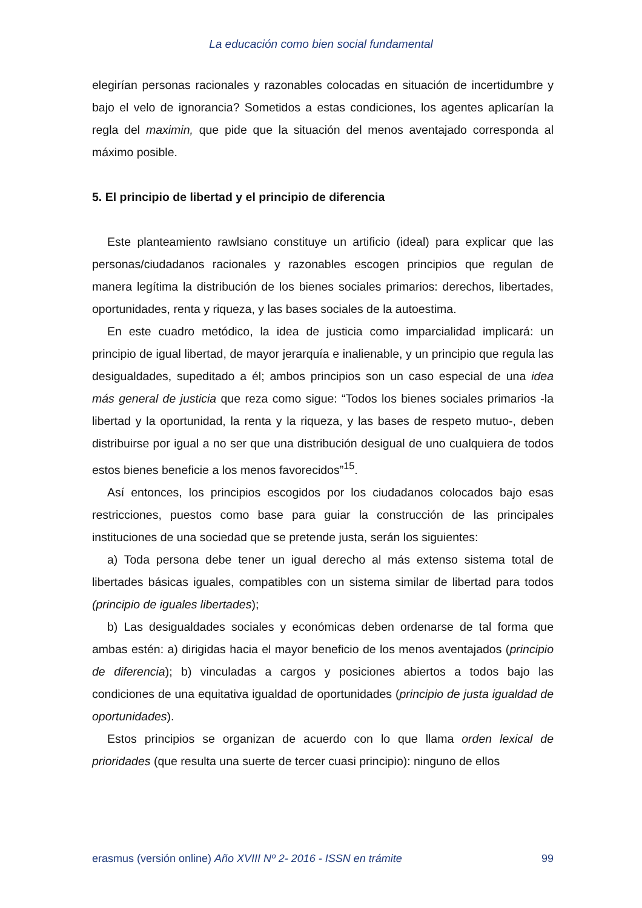La educación como bien social fundamental
elegirían personas racionales y razonables colocadas en situación de incertidumbre y bajo el velo de ignorancia? Sometidos a estas condiciones, los agentes aplicarían la regla del maximin, que pide que la situación del menos aventajado corresponda al máximo posible.
5. El principio de libertad y el principio de diferencia
Este planteamiento rawlsiano constituye un artificio (ideal) para explicar que las personas/ciudadanos racionales y razonables escogen principios que regulan de manera legítima la distribución de los bienes sociales primarios: derechos, libertades, oportunidades, renta y riqueza, y las bases sociales de la autoestima.
En este cuadro metódico, la idea de justicia como imparcialidad implicará: un principio de igual libertad, de mayor jerarquía e inalienable, y un principio que regula las desigualdades, supeditado a él; ambos principios son un caso especial de una idea más general de justicia que reza como sigue: “Todos los bienes sociales primarios -la libertad y la oportunidad, la renta y la riqueza, y las bases de respeto mutuo-, deben distribuirse por igual a no ser que una distribución desigual de uno cualquiera de todos estos bienes beneficie a los menos favorecidos”<sup>15</sup>.
Así entonces, los principios escogidos por los ciudadanos colocados bajo esas restricciones, puestos como base para guiar la construcción de las principales instituciones de una sociedad que se pretende justa, serán los siguientes:
a) Toda persona debe tener un igual derecho al más extenso sistema total de libertades básicas iguales, compatibles con un sistema similar de libertad para todos (principio de iguales libertades);
b) Las desigualdades sociales y económicas deben ordenarse de tal forma que ambas estén: a) dirigidas hacia el mayor beneficio de los menos aventajados (principio de diferencia); b) vinculadas a cargos y posiciones abiertos a todos bajo las condiciones de una equitativa igualdad de oportunidades (principio de justa igualdad de oportunidades).
Estos principios se organizan de acuerdo con lo que llama orden lexical de prioridades (que resulta una suerte de tercer cuasi principio): ninguno de ellos
erasmus (versión online) Año XVIII Nº 2- 2016 - ISSN en trámite 99